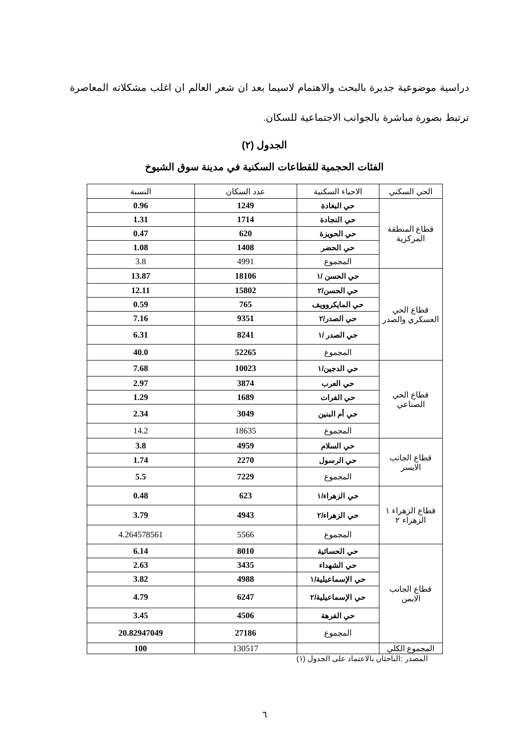دراسية موضوعية جديرة بالبحث والاهتمام لاسيما بعد ان شعر العالم ان اغلب مشكلاته المعاصرة ترتبط بصورة مباشرة بالجوانب الاجتماعية للسكان.
الجدول (٢)
الفئات الحجمية للقطاعات السكنية في مدينة سوق الشيوخ
| الحي السكني | الاحياء السكنية | عدد السكان | النسبة |
| --- | --- | --- | --- |
| قطاع المنطقة المركزية | حي البغادة | 1249 | 0.96 |
| | حي النجادة | 1714 | 1.31 |
| | حي الحويزة | 620 | 0.47 |
| | حي الحضر | 1408 | 1.08 |
| | المجموع | 4991 | 3.8 |
| قطاع الحي العسكري والصدر | حي الحسن /١ | 18106 | 13.87 |
| | حي الحسن/٢ | 15802 | 12.11 |
| | حي المايكروويف | 765 | 0.59 |
| | حي الصدر/٢ | 9351 | 7.16 |
| | حي الصدر /١ | 8241 | 6.31 |
| | المجموع | 52265 | 40.0 |
| قطاع الحي الصناعي | حي الدجين/١ | 10023 | 7.68 |
| | حي العرب | 3874 | 2.97 |
| | حي الفرات | 1689 | 1.29 |
| | حي أم البنين | 3049 | 2.34 |
| | المجموع | 18635 | 14.2 |
| قطاع الجانب الايسر | حي السلام | 4959 | 3.8 |
| | حي الرسول | 2270 | 1.74 |
| | المجموع | 7229 | 5.5 |
| قطاع الزهراء ١ الزهراء ٢ | حي الزهراء/١ | 623 | 0.48 |
| | حي الزهراء/٢ | 4943 | 3.79 |
| | المجموع | 5566 | 4.264578561 |
| قطاع الجانب الايمن | حي الحسائية | 8010 | 6.14 |
| | حي الشهداء | 3435 | 2.63 |
| | حي الإسماعيلية/١ | 4988 | 3.82 |
| | حي الإسماعيلية/٢ | 6247 | 4.79 |
| | حي الفرهة | 4506 | 3.45 |
| | المجموع | 27186 | 20.82947049 |
| المجموع الكلي | | 130517 | 100 |
المصدر :الباحثان بالاعتماد على الجدول (١)
٦